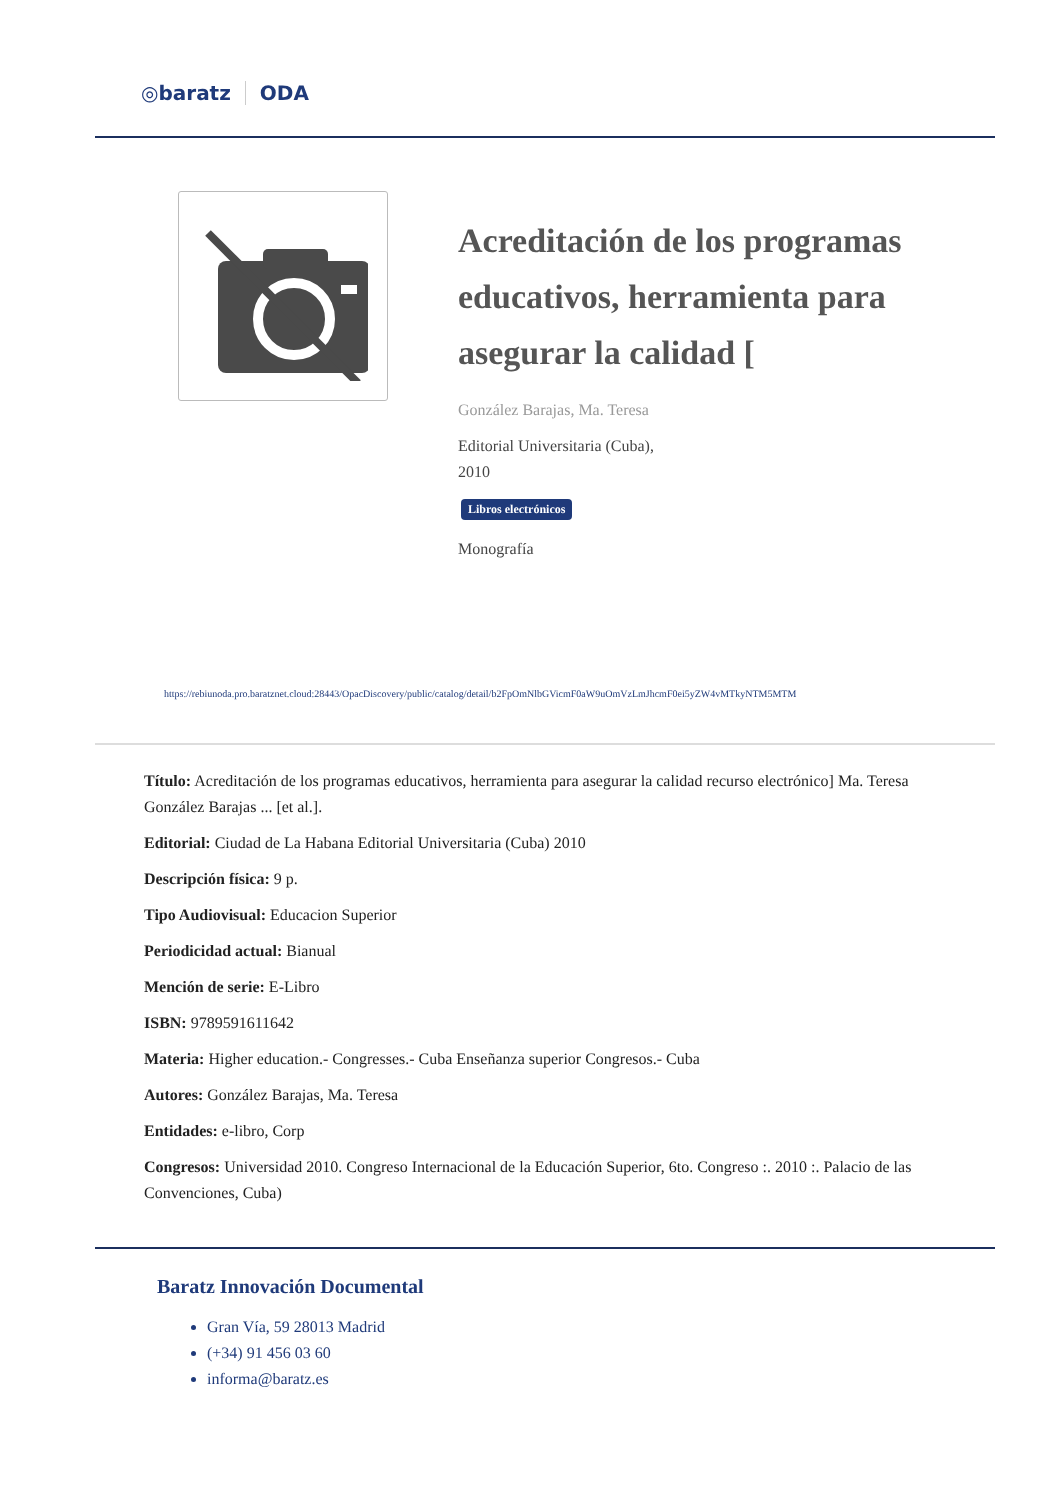◎baratz ODA
Acreditación de los programas educativos, herramienta para asegurar la calidad [
González Barajas, Ma. Teresa
Editorial Universitaria (Cuba),
2010
Libros electrónicos
Monografía
https://rebiunoda.pro.baratznet.cloud:28443/OpacDiscovery/public/catalog/detail/b2FpOmNlbGVicmF0aW9uOmVzLmJhcmF0ei5yZW4vMTkyNTM5MTM
Título: Acreditación de los programas educativos, herramienta para asegurar la calidad recurso electrónico] Ma. Teresa González Barajas ... [et al.].
Editorial: Ciudad de La Habana Editorial Universitaria (Cuba) 2010
Descripción física: 9 p.
Tipo Audiovisual: Educacion Superior
Periodicidad actual: Bianual
Mención de serie: E-Libro
ISBN: 9789591611642
Materia: Higher education.- Congresses.- Cuba Enseñanza superior Congresos.- Cuba
Autores: González Barajas, Ma. Teresa
Entidades: e-libro, Corp
Congresos: Universidad 2010. Congreso Internacional de la Educación Superior, 6to. Congreso :. 2010 :. Palacio de las Convenciones, Cuba)
Baratz Innovación Documental
Gran Vía, 59 28013 Madrid
(+34) 91 456 03 60
informa@baratz.es